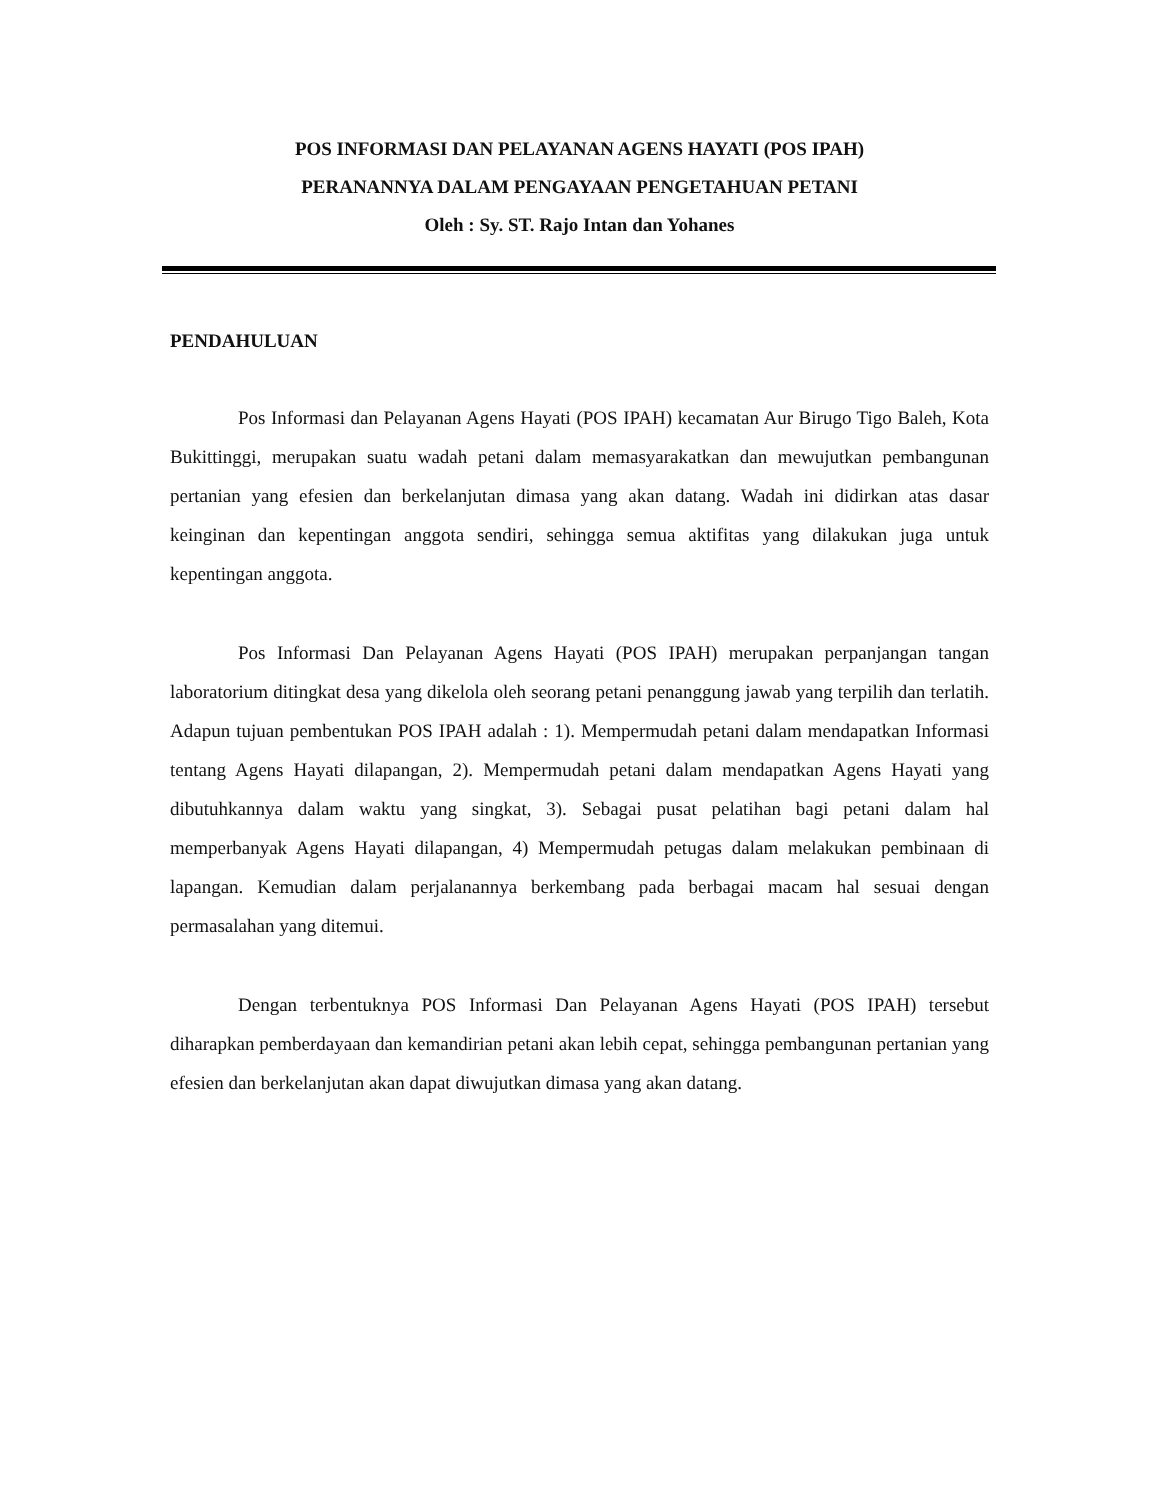POS INFORMASI DAN PELAYANAN AGENS HAYATI (POS IPAH)
PERANANNYA DALAM PENGAYAAN PENGETAHUAN PETANI
Oleh : Sy. ST. Rajo Intan dan Yohanes
PENDAHULUAN
Pos Informasi dan Pelayanan Agens Hayati (POS IPAH) kecamatan Aur Birugo Tigo Baleh, Kota Bukittinggi, merupakan suatu wadah petani dalam memasyarakatkan dan mewujutkan pembangunan pertanian yang efesien dan berkelanjutan dimasa yang akan datang. Wadah ini didirkan atas dasar keinginan dan kepentingan anggota sendiri, sehingga semua aktifitas yang dilakukan juga untuk kepentingan anggota.
Pos Informasi Dan Pelayanan Agens Hayati (POS IPAH) merupakan perpanjangan tangan laboratorium ditingkat desa yang dikelola oleh seorang petani penanggung jawab yang terpilih dan terlatih. Adapun tujuan pembentukan POS IPAH adalah : 1). Mempermudah petani dalam mendapatkan Informasi tentang Agens Hayati dilapangan, 2). Mempermudah petani dalam mendapatkan Agens Hayati yang dibutuhkannya dalam waktu yang singkat, 3). Sebagai pusat pelatihan bagi petani dalam hal memperbanyak Agens Hayati dilapangan, 4) Mempermudah petugas dalam melakukan pembinaan di lapangan. Kemudian dalam perjalanannya berkembang pada berbagai macam hal sesuai dengan permasalahan yang ditemui.
Dengan terbentuknya POS Informasi Dan Pelayanan Agens Hayati (POS IPAH) tersebut diharapkan pemberdayaan dan kemandirian petani akan lebih cepat, sehingga pembangunan pertanian yang efesien dan berkelanjutan akan dapat diwujutkan dimasa yang akan datang.